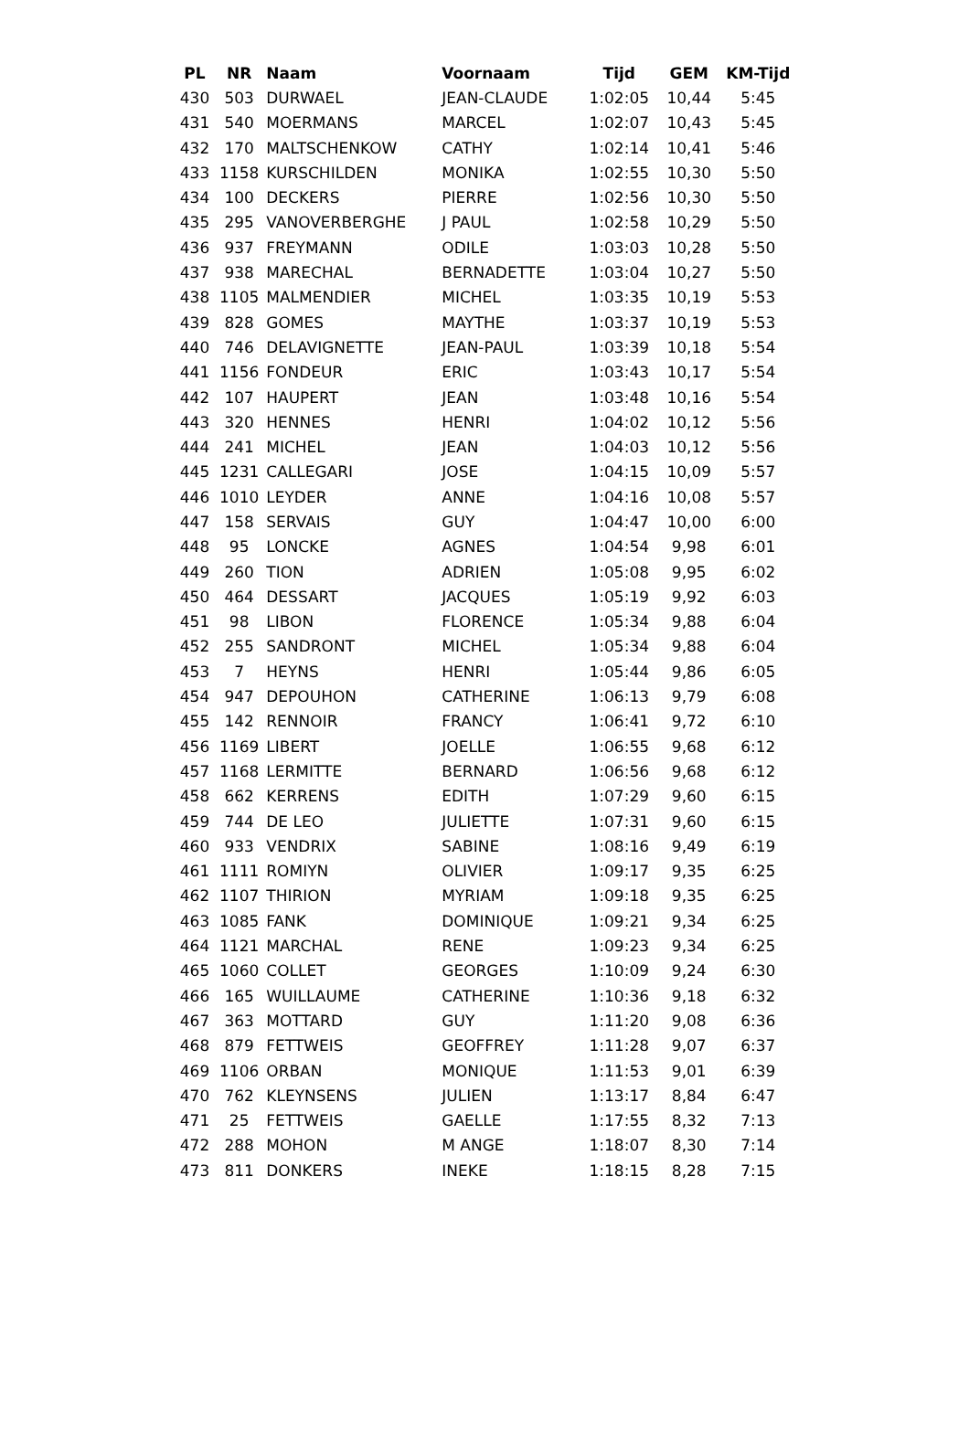| PL | NR | Naam | Voornaam | Tijd | GEM | KM-Tijd |
| --- | --- | --- | --- | --- | --- | --- |
| 430 | 503 | DURWAEL | JEAN-CLAUDE | 1:02:05 | 10,44 | 5:45 |
| 431 | 540 | MOERMANS | MARCEL | 1:02:07 | 10,43 | 5:45 |
| 432 | 170 | MALTSCHENKOW | CATHY | 1:02:14 | 10,41 | 5:46 |
| 433 | 1158 | KURSCHILDEN | MONIKA | 1:02:55 | 10,30 | 5:50 |
| 434 | 100 | DECKERS | PIERRE | 1:02:56 | 10,30 | 5:50 |
| 435 | 295 | VANOVERBERGHE | J PAUL | 1:02:58 | 10,29 | 5:50 |
| 436 | 937 | FREYMANN | ODILE | 1:03:03 | 10,28 | 5:50 |
| 437 | 938 | MARECHAL | BERNADETTE | 1:03:04 | 10,27 | 5:50 |
| 438 | 1105 | MALMENDIER | MICHEL | 1:03:35 | 10,19 | 5:53 |
| 439 | 828 | GOMES | MAYTHE | 1:03:37 | 10,19 | 5:53 |
| 440 | 746 | DELAVIGNETTE | JEAN-PAUL | 1:03:39 | 10,18 | 5:54 |
| 441 | 1156 | FONDEUR | ERIC | 1:03:43 | 10,17 | 5:54 |
| 442 | 107 | HAUPERT | JEAN | 1:03:48 | 10,16 | 5:54 |
| 443 | 320 | HENNES | HENRI | 1:04:02 | 10,12 | 5:56 |
| 444 | 241 | MICHEL | JEAN | 1:04:03 | 10,12 | 5:56 |
| 445 | 1231 | CALLEGARI | JOSE | 1:04:15 | 10,09 | 5:57 |
| 446 | 1010 | LEYDER | ANNE | 1:04:16 | 10,08 | 5:57 |
| 447 | 158 | SERVAIS | GUY | 1:04:47 | 10,00 | 6:00 |
| 448 | 95 | LONCKE | AGNES | 1:04:54 | 9,98 | 6:01 |
| 449 | 260 | TION | ADRIEN | 1:05:08 | 9,95 | 6:02 |
| 450 | 464 | DESSART | JACQUES | 1:05:19 | 9,92 | 6:03 |
| 451 | 98 | LIBON | FLORENCE | 1:05:34 | 9,88 | 6:04 |
| 452 | 255 | SANDRONT | MICHEL | 1:05:34 | 9,88 | 6:04 |
| 453 | 7 | HEYNS | HENRI | 1:05:44 | 9,86 | 6:05 |
| 454 | 947 | DEPOUHON | CATHERINE | 1:06:13 | 9,79 | 6:08 |
| 455 | 142 | RENNOIR | FRANCY | 1:06:41 | 9,72 | 6:10 |
| 456 | 1169 | LIBERT | JOELLE | 1:06:55 | 9,68 | 6:12 |
| 457 | 1168 | LERMITTE | BERNARD | 1:06:56 | 9,68 | 6:12 |
| 458 | 662 | KERRENS | EDITH | 1:07:29 | 9,60 | 6:15 |
| 459 | 744 | DE LEO | JULIETTE | 1:07:31 | 9,60 | 6:15 |
| 460 | 933 | VENDRIX | SABINE | 1:08:16 | 9,49 | 6:19 |
| 461 | 1111 | ROMIYN | OLIVIER | 1:09:17 | 9,35 | 6:25 |
| 462 | 1107 | THIRION | MYRIAM | 1:09:18 | 9,35 | 6:25 |
| 463 | 1085 | FANK | DOMINIQUE | 1:09:21 | 9,34 | 6:25 |
| 464 | 1121 | MARCHAL | RENE | 1:09:23 | 9,34 | 6:25 |
| 465 | 1060 | COLLET | GEORGES | 1:10:09 | 9,24 | 6:30 |
| 466 | 165 | WUILLAUME | CATHERINE | 1:10:36 | 9,18 | 6:32 |
| 467 | 363 | MOTTARD | GUY | 1:11:20 | 9,08 | 6:36 |
| 468 | 879 | FETTWEIS | GEOFFREY | 1:11:28 | 9,07 | 6:37 |
| 469 | 1106 | ORBAN | MONIQUE | 1:11:53 | 9,01 | 6:39 |
| 470 | 762 | KLEYNSENS | JULIEN | 1:13:17 | 8,84 | 6:47 |
| 471 | 25 | FETTWEIS | GAELLE | 1:17:55 | 8,32 | 7:13 |
| 472 | 288 | MOHON | M ANGE | 1:18:07 | 8,30 | 7:14 |
| 473 | 811 | DONKERS | INEKE | 1:18:15 | 8,28 | 7:15 |